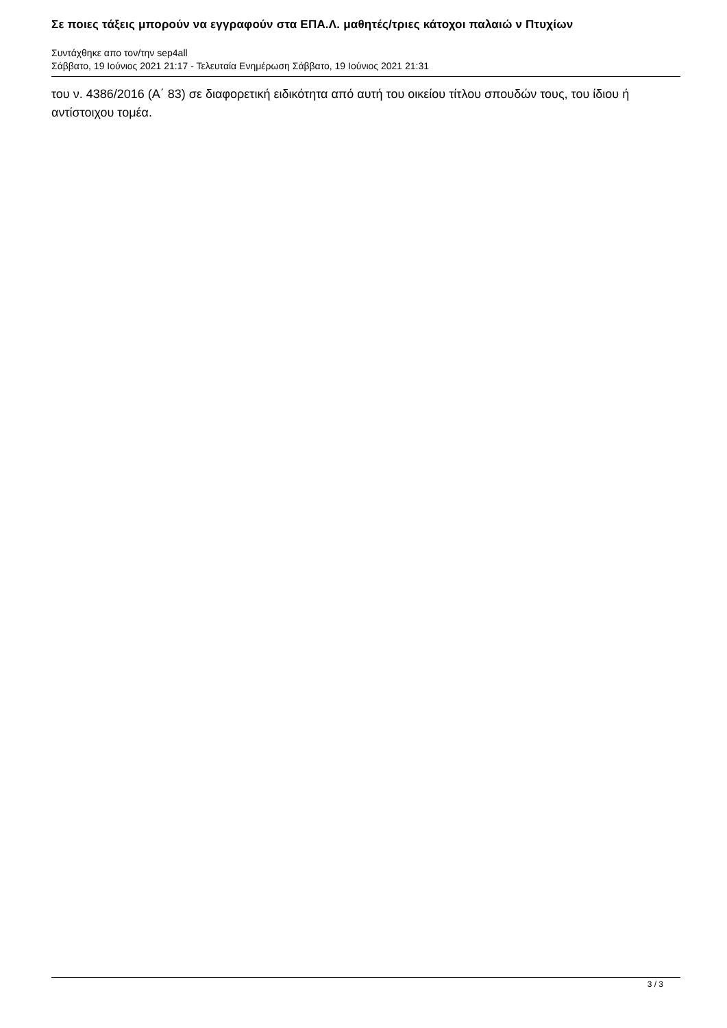Σε ποιες τάξεις μπορούν να εγγραφούν στα ΕΠΑ.Λ. μαθητές/τριες κάτοχοι παλαιώ ν Πτυχίων
Συντάχθηκε απο τον/την sep4all
Σάββατο, 19 Ιούνιος 2021 21:17 - Τελευταία Ενημέρωση Σάββατο, 19 Ιούνιος 2021 21:31
του ν. 4386/2016 (Α΄ 83) σε διαφορετική ειδικότητα από αυτή του οικείου τίτλου σπουδών τους, του ίδιου ή αντίστοιχου τομέα.
3 / 3